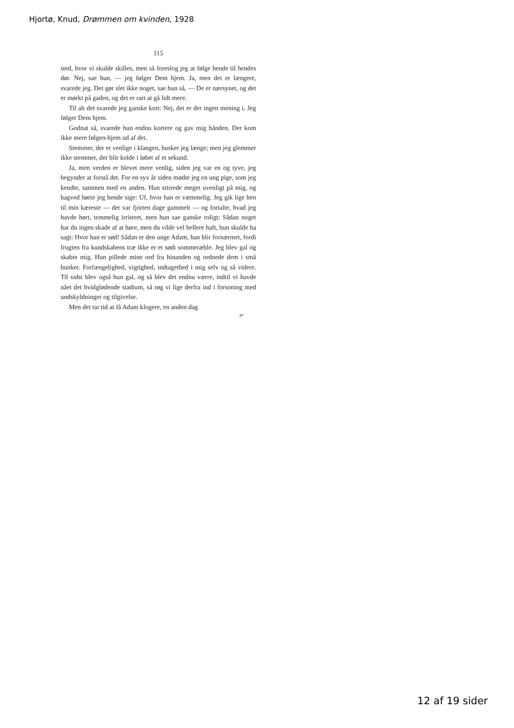Hjortø, Knud, Drømmen om kvinden, 1928
115
sted, hvor vi skulde skilles, men så foreslog jeg at følge hende til hendes dør. Nej, sae hun, — jeg følger Dem hjem. Ja, men det er længere, svarede jeg. Det gør slet ikke noget, sae hun så, — De er nærsynet, og det er mørkt på gaden, og det er rart at gå lidt mere.
Til alt det svarede jeg ganske kort: Nej, det er der ingen mening i. Jeg følger Dem hjem.
Godnat så, svarede hun endnu kortere og gav mig hånden. Der kom ikke mere følgen-hjem ud af det.
Stemmer, der er venlige i klangen, husker jeg længe; men jeg glemmer ikke stemmer, der blir kolde i løbet af et sekund.
Ja, men verden er blevet mere venlig, siden jeg var en og tyve, jeg begynder at forstå det. For en syv år siden mødte jeg en ung pige, som jeg kendte, sammen med en anden. Hun stirrede meget uvenligt på mig, og bagved hørte jeg hende sige: Uf, hvor han er væmmelig. Jeg gik lige hen til min kæreste — det var fjorten dage gammelt — og fortalte, hvad jeg havde hørt, temmelig irriteret, men hun sae ganske roligt: Sådan noget har du ingen skade af at høre, men du vilde vel hellere haft, hun skulde ha sagt: Hvor han er sød! Sådan er den unge Adam, han blir fornærmet, fordi frugten fra kundskabens træ ikke er et sødt sommeræble. Jeg blev gal og skabte mig. Hun pillede mine ord fra hinanden og ordnede dem i små bunker. Forfængelighed, vigtighed, indtagethed i mig selv og så videre. Til sidst blev også hun gal, og så blev det endnu værre, indtil vi havde nået det hvidglødende stadium, så røg vi lige derfra ind i forsoning med undskyldninger og tilgivelse.
Men det tar tid at få Adam klogere, en anden dag
8*
12 af 19 sider